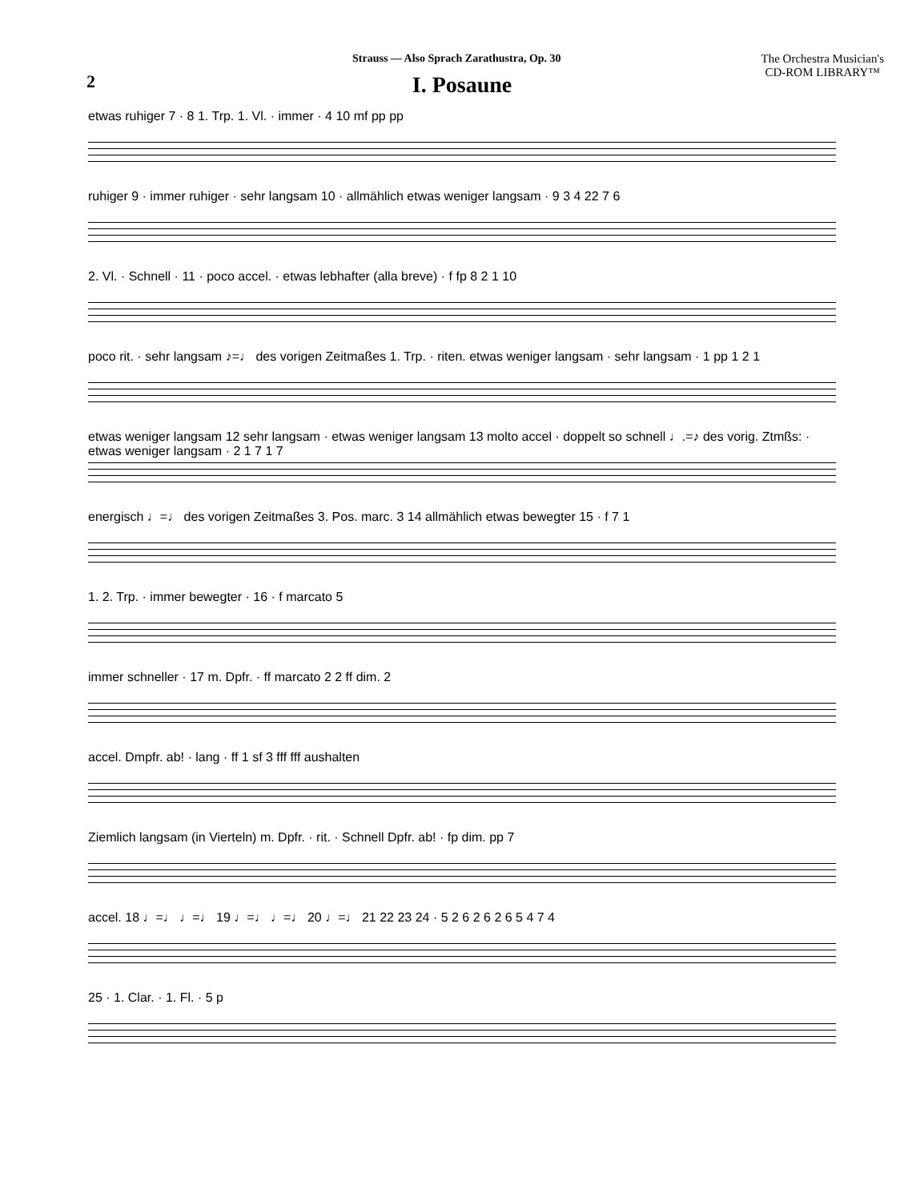Strauss — Also Sprach Zarathustra, Op. 30
The Orchestra Musician's
CD-ROM LIBRARY™
2
I. Posaune
etwas ruhiger 7 · 8 1. Trp. 1. Vl. · immer · 4 10 mf pp pp
ruhiger 9 · immer ruhiger · sehr langsam 10 · allmählich etwas weniger langsam · 9 3 4 22 7 6
2. Vl. · Schnell · 11 · poco accel. · etwas lebhafter (alla breve) · f fp 8 2 1 10
poco rit. · sehr langsam ♪=♩ des vorigen Zeitmaßes 1. Trp. · riten. etwas weniger langsam · sehr langsam · 1 pp 1 2 1
etwas weniger langsam 12 sehr langsam · etwas weniger langsam 13 molto accel · doppelt so schnell ♩.=♪ des vorig. Ztmßs: · etwas weniger langsam · 2 1 7 1 7
energisch ♩=♩ des vorigen Zeitmaßes 3. Pos. marc. 3 14 allmählich etwas bewegter 15 · f 7 1
1. 2. Trp. · immer bewegter · 16 · f marcato 5
immer schneller · 17 m. Dpfr. · ff marcato 2 2 ff dim. 2
accel. Dmpfr. ab! · lang · ff 1 sf 3 fff fff aushalten
Ziemlich langsam (in Vierteln) m. Dpfr. · rit. · Schnell Dpfr. ab! · fp dim. pp 7
accel. 18 ♩=♩ ♩=♩ 19 ♩=♩ ♩=♩ 20 ♩=♩ 21 22 23 24 · 5 2 6 2 6 2 6 5 4 7 4
25 · 1. Clar. · 1. Fl. · 5 p